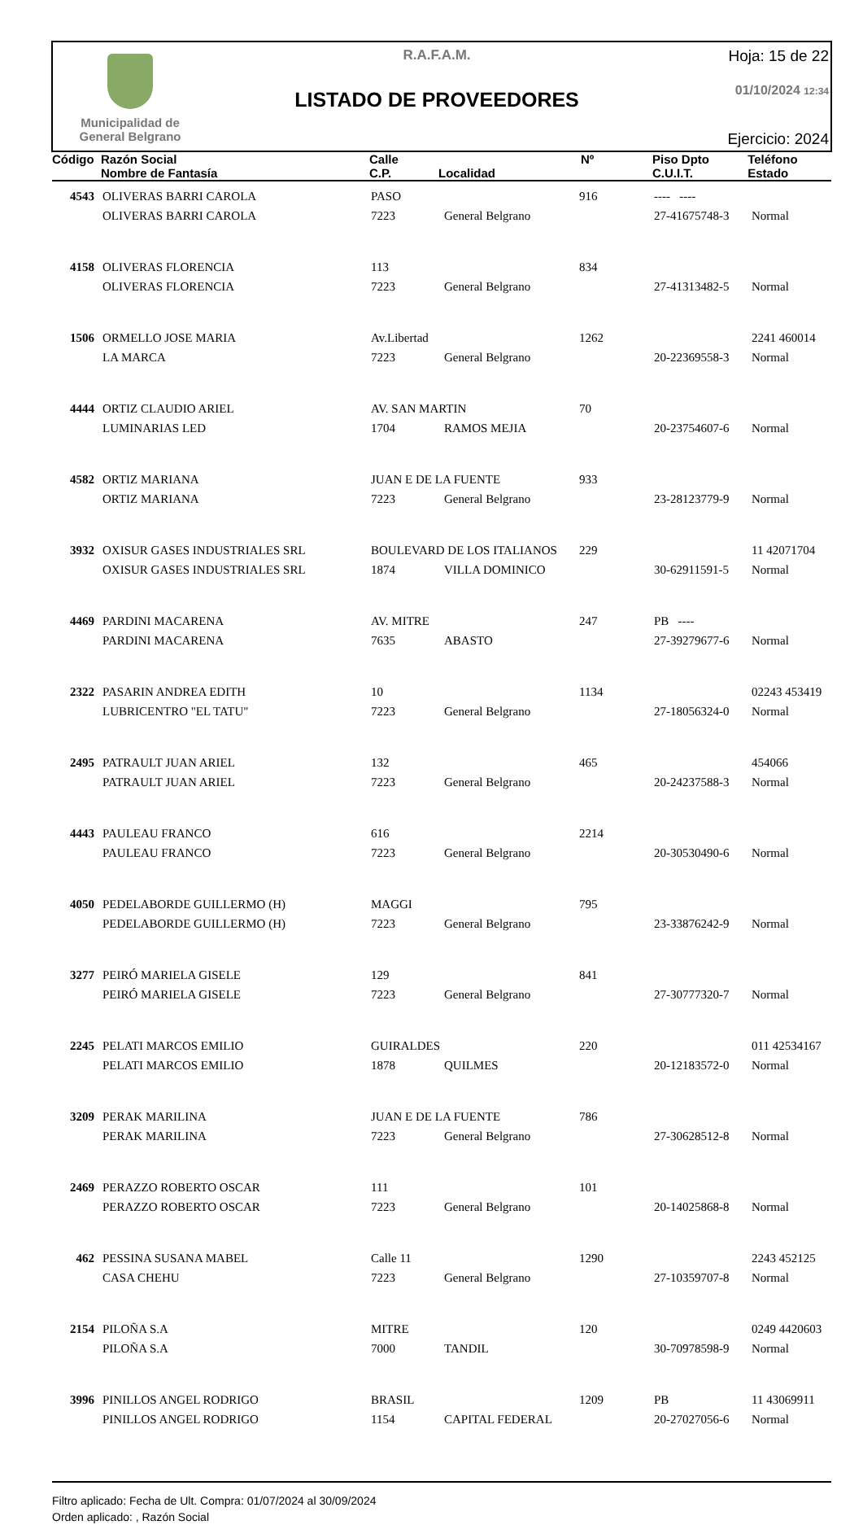Municipalidad de
General Belgrano
R.A.F.A.M.
LISTADO DE PROVEEDORES
Hoja: 15 de 22
01/10/2024 12:34
Ejercicio: 2024
| Código | Razón Social Nombre de Fantasía | Calle C.P. | Localidad | Nº | Piso Dpto C.U.I.T. | Teléfono Estado |
| --- | --- | --- | --- | --- | --- | --- |
| 4543 | OLIVERAS BARRI CAROLA | PASO | | 916 | ---- ---- | |
| | OLIVERAS BARRI CAROLA | 7223 | General Belgrano | | 27-41675748-3 | Normal |
| 4158 | OLIVERAS FLORENCIA | 113 | | 834 | | |
| | OLIVERAS FLORENCIA | 7223 | General Belgrano | | 27-41313482-5 | Normal |
| 1506 | ORMELLO JOSE MARIA | Av.Libertad | | 1262 | | 2241 460014 |
| | LA MARCA | 7223 | General Belgrano | | 20-22369558-3 | Normal |
| 4444 | ORTIZ CLAUDIO ARIEL | AV. SAN MARTIN | | 70 | | |
| | LUMINARIAS LED | 1704 | RAMOS MEJIA | | 20-23754607-6 | Normal |
| 4582 | ORTIZ MARIANA | JUAN E DE LA FUENTE | | 933 | | |
| | ORTIZ MARIANA | 7223 | General Belgrano | | 23-28123779-9 | Normal |
| 3932 | OXISUR GASES INDUSTRIALES SRL | BOULEVARD DE LOS ITALIANOS | | 229 | | 11 42071704 |
| | OXISUR GASES INDUSTRIALES SRL | 1874 | VILLA DOMINICO | | 30-62911591-5 | Normal |
| 4469 | PARDINI MACARENA | AV. MITRE | | 247 | PB ---- | |
| | PARDINI MACARENA | 7635 | ABASTO | | 27-39279677-6 | Normal |
| 2322 | PASARIN ANDREA EDITH | 10 | | 1134 | | 02243 453419 |
| | LUBRICENTRO "EL TATU" | 7223 | General Belgrano | | 27-18056324-0 | Normal |
| 2495 | PATRAULT JUAN ARIEL | 132 | | 465 | | 454066 |
| | PATRAULT JUAN ARIEL | 7223 | General Belgrano | | 20-24237588-3 | Normal |
| 4443 | PAULEAU FRANCO | 616 | | 2214 | | |
| | PAULEAU FRANCO | 7223 | General Belgrano | | 20-30530490-6 | Normal |
| 4050 | PEDELABORDE GUILLERMO (H) | MAGGI | | 795 | | |
| | PEDELABORDE GUILLERMO (H) | 7223 | General Belgrano | | 23-33876242-9 | Normal |
| 3277 | PEIRÓ MARIELA GISELE | 129 | | 841 | | |
| | PEIRÓ MARIELA GISELE | 7223 | General Belgrano | | 27-30777320-7 | Normal |
| 2245 | PELATI MARCOS EMILIO | GUIRALDES | | 220 | | 011 42534167 |
| | PELATI MARCOS EMILIO | 1878 | QUILMES | | 20-12183572-0 | Normal |
| 3209 | PERAK MARILINA | JUAN E DE LA FUENTE | | 786 | | |
| | PERAK MARILINA | 7223 | General Belgrano | | 27-30628512-8 | Normal |
| 2469 | PERAZZO ROBERTO OSCAR | 111 | | 101 | | |
| | PERAZZO ROBERTO OSCAR | 7223 | General Belgrano | | 20-14025868-8 | Normal |
| 462 | PESSINA SUSANA MABEL | Calle 11 | | 1290 | | 2243 452125 |
| | CASA CHEHU | 7223 | General Belgrano | | 27-10359707-8 | Normal |
| 2154 | PILOÑA S.A | MITRE | | 120 | | 0249 4420603 |
| | PILOÑA S.A | 7000 | TANDIL | | 30-70978598-9 | Normal |
| 3996 | PINILLOS ANGEL RODRIGO | BRASIL | | 1209 | PB | 11 43069911 |
| | PINILLOS ANGEL RODRIGO | 1154 | CAPITAL FEDERAL | | 20-27027056-6 | Normal |
Filtro aplicado: Fecha de Ult. Compra: 01/07/2024 al 30/09/2024
Orden aplicado: , Razón Social